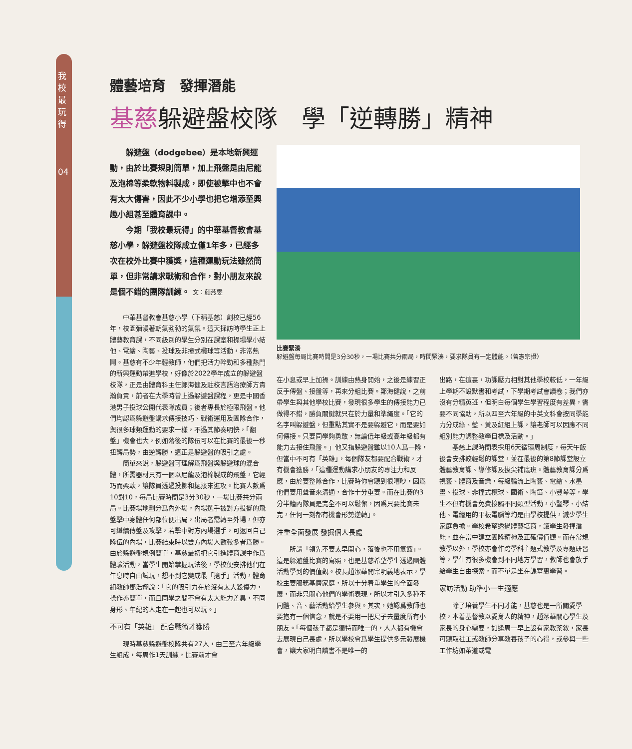我校最玩得
04
體藝培育　發揮潛能
基慈躲避盤校隊　學「逆轉勝」精神
躲避盤（dodgebee）是本地新興運動，由於比賽規則簡單，加上飛盤是由尼龍及泡棉等柔軟物料製成，即使被擊中也不會有太大傷害，因此不少小學也把它增添至興趣小組甚至體育課中。
今期「我校最玩得」的中華基督教會基慈小學，躲避盤校隊成立僅1年多，已經多次在校外比賽中獲獎，這種運動玩法雖然簡單，但非常講求戰術和合作，對小朋友來說是個不錯的團隊訓練。 文：顏燕雯
中華基督教會基慈小學（下稱基慈）創校已經56年，校園彌漫著朝氣勃勃的氣氛。這天採訪時學生正上體藝教育課，不同級別的學生分別在課室和操場學小結他、電繪、陶藝、投球及非撞式欖球等活動，非常熱鬧。基慈有不少年輕教師，他們把活力幹勁和多種熱門的新興運動帶進學校，好像於2022學年成立的躲避盤校隊，正是由體育科主任鄭海健及駐校言語治療師方貴瀚負責，前者在大學時曾上過躲避盤課程，更是中國香港男子投球公開代表隊成員；後者專長於極限飛盤。他們均認爲躲避盤講求傳接技巧、戰術運用及團隊合作，與很多球類運動的要求一樣，不過其節奏明快，「翻盤」機會也大，例如落後的隊伍可以在比賽的最後一秒扭轉局勢，由逆轉勝，這正是躲避盤的吸引之處。
簡單來說，躲避盤可理解爲飛盤與躲避球的混合體，所需器材只有一個以尼龍及泡棉製成的飛盤，它輕巧而柔軟，讓隊員透過投擲和拋接來進攻。比賽人數爲10對10，每局比賽時間是3分30秒，一場比賽共分兩局。比賽場地劃分爲內外場，內場選手被對方投擲的飛盤擊中身體任何部位便出局，出局者需轉至外場，但亦可繼續傳盤及攻擊，若擊中對方內場選手，可返回自己隊伍的內場，比賽結束時以雙方內場人數較多者爲勝。由於躲避盤規例簡單，基慈最初把它引進體育課中作爲體驗活動，當學生開始掌握玩法後，學校便安排他們在午息時自由試玩，想不到它變成最「搶手」活動，體育組教師鄧浩翔說：「它的吸引力在於沒有太大殺傷力，操作亦簡單，而且同學之間不會有太大能力差異，不同身形、年紀的人走在一起也可以玩。」
不可有「英雄」 配合戰術才獲勝
現時基慈躲避盤校隊共有27人，由三至六年級學生組成，每周作1天訓練，比賽前才會
比賽緊湊
躲避盤每局比賽時間是3分30秒，一場比賽共分兩局，時間緊湊，要求隊員有一定體能。（曾憲宗攝）
在小息或早上加操。訓練由熱身開始，之後是練習正反手傳盤、接盤等，再來分組比賽。鄭海健說，之前帶學生與其他學校比賽，發現很多學生的傳接能力已做得不錯，勝負關鍵就只在於力量和準繩度。「它的名字叫躲避盤，但重點其實不是要躲避它，而是要如何傳接。只要同學夠勇敢，無論低年級或高年級都有能力去接住飛盤。」他又指躲避盤雖以10人爲一隊，但當中不可有「英雄」，每個隊友都要配合戰術，才有機會獲勝，「這種運動講求小朋友的專注力和反應，由於要整隊合作，比賽時你會聽到很嘈吵，因爲他們要用聲音來溝通，合作十分重要。而在比賽的3分半鐘內隊員是完全不可以鬆懈，因爲只要比賽未完，任何一刻都有機會形勢逆轉」。
注重全面發展 發掘個人長處
所謂「領先不要太早開心，落後也不用氣餒」。這是躲避盤比賽的寫照，也是基慈希望學生透過團體活動學到的價值觀。校長趙潔華開宗明義地表示，學校主要服務基層家庭，所以十分着重學生的全面發展，而非只關心他們的學術表現，所以才引入多種不同體、音、藝活動給學生參與。其次，她認爲教師也要抱有一個信念，就是不要用一把尺子去量度所有小朋友。「每個孩子都是獨特而唯一的，人人都有機會去展現自己長處，所以學校會爲學生提供多元發展機會，讓大家明白讀書不是唯一的
出路，在這裏，功課壓力相對其他學校較低，一年級上學期不設默書和考試，下學期考試會讀卷；我們亦沒有分精英班，但明白每個學生學習程度有差異，需要不同協助，所以四至六年級的中英文科會按同學能力分成綠、藍、黃及紅組上課，讓老師可以因應不同組別能力調整教學目標及活動。」
基慈上課時間表採用6天循環周制度，每天午飯後會安排較輕鬆的課堂，並在最後的第8節課堂設立體藝教育課、導修課及拔尖補底班。體藝教育課分爲視藝、體育及音樂，每級輪流上陶藝、電繪、水墨畫、投球、非撞式欖球、國術、陶笛、小豎琴等，學生不但有機會免費接觸不同類型活動，小豎琴、小結他、電繪用的平板電腦等均是由學校提供，減少學生家庭負擔。學校希望透過體藝培育，讓學生發揮潛能，並在當中建立團隊精神及正確價值觀。而在常規教學以外，學校亦會作跨學科主題式教學及專題研習等，學生有很多機會到不同地方學習，教師也會放手給學生自由探索，而不單是坐在課室裏學習。
家訪活動 助準小一生適應
除了培養學生不同才能，基慈也是一所關愛學校，本着基督教以愛育人的精神，趙潔華關心學生及家長的身心需要，如逢周一早上設有家教茶敘，家長可聽取社工或教師分享教養孩子的心得，或參與一些工作坊如茶道或電